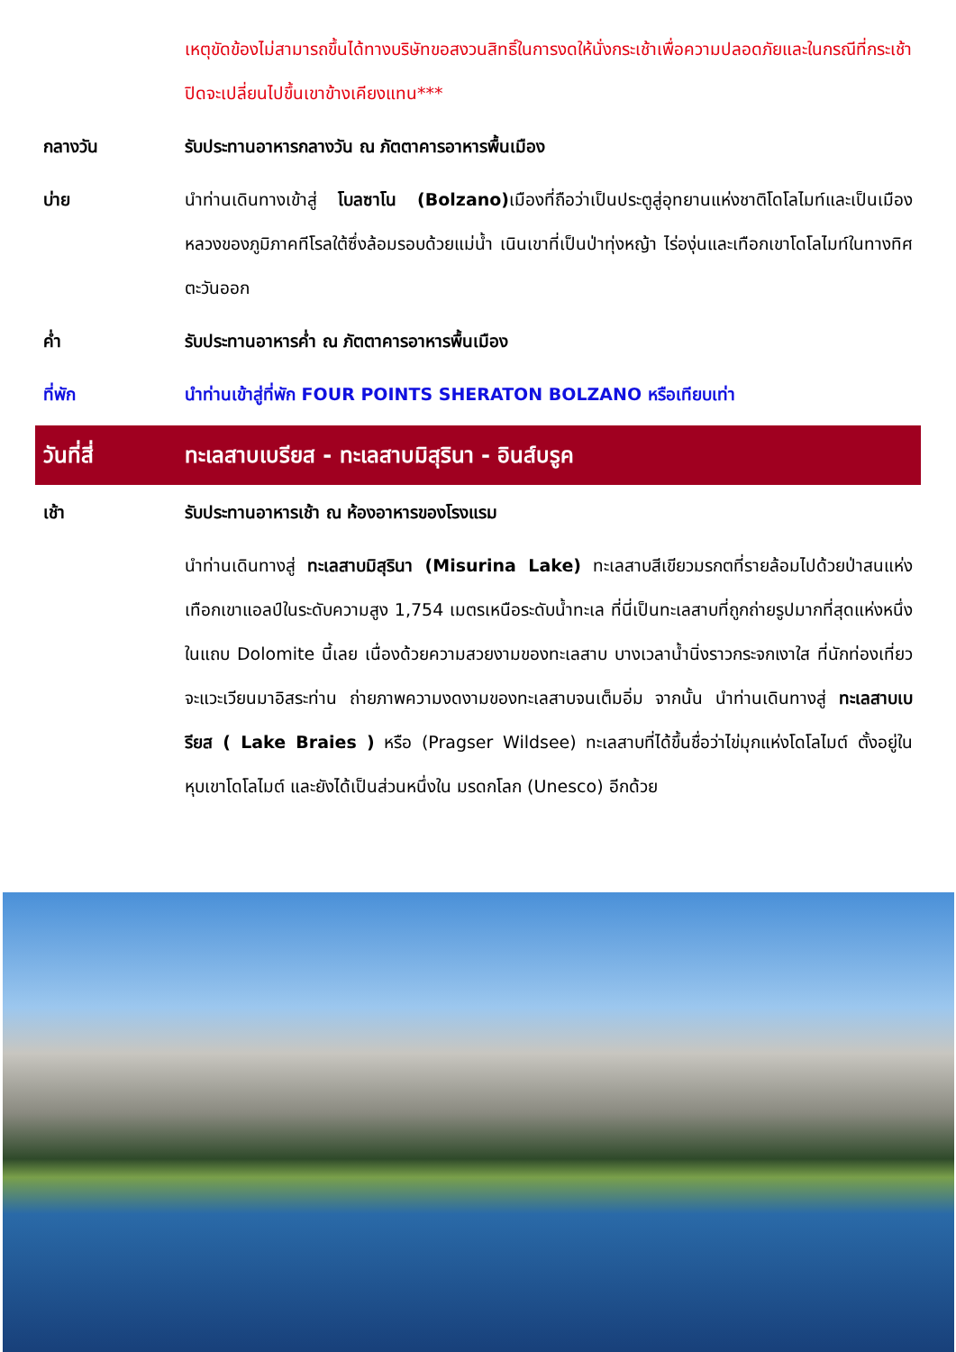เหตุขัดข้องไม่สามารถขึ้นได้ทางบริษัทขอสงวนสิทธิ์ในการงดให้นั่งกระเช้าเพื่อความปลอดภัยและในกรณีที่กระเช้าปิดจะเปลี่ยนไปขึ้นเขาข้างเคียงแทน***
กลางวัน รับประทานอาหารกลางวัน ณ ภัตตาคารอาหารพื้นเมือง
บ่าย นำท่านเดินทางเข้าสู่ โบลซาโน (Bolzano) เมืองที่ถือว่าเป็นประตูสู่อุทยานแห่งชาติโดโลไมท์และเป็นเมืองหลวงของภูมิภาคทีโรลใต้ซึ่งล้อมรอบด้วยแม่น้ำ เนินเขาที่เป็นป่าทุ่งหญ้า ไร่องุ่นและเทือกเขาโดโลไมท์ในทางทิศตะวันออก
ค่ำ รับประทานอาหารค่ำ ณ ภัตตาคารอาหารพื้นเมือง
ที่พัก นำท่านเข้าสู่ที่พัก FOUR POINTS SHERATON BOLZANO หรือเทียบเท่า
วันที่สี่ ทะเลสาบเบรียส - ทะเลสาบมิสุรินา - อินส์บรูค
เช้า รับประทานอาหารเช้า ณ ห้องอาหารของโรงแรม
นำท่านเดินทางสู่ ทะเลสาบมิสุรินา (Misurina Lake) ทะเลสาบสีเขียวมรกตที่รายล้อมไปด้วยป่าสนแห่งเทือกเขาแอลป์ในระดับความสูง 1,754 เมตรเหนือระดับน้ำทะเล ที่นี่เป็นทะเลสาบที่ถูกถ่ายรูปมากที่สุดแห่งหนึ่งในแถบ Dolomite นี้เลย เนื่องด้วยความสวยงามของทะเลสาบ บางเวลาน้ำนิ่งราวกระจกเงาใส ที่นักท่องเที่ยวจะแวะเวียนมาอิสระท่าน ถ่ายภาพความงดงามของทะเลสาบจนเต็มอิ่ม จากนั้น นำท่านเดินทางสู่ ทะเลสาบเบรียส ( Lake Braies ) หรือ (Pragser Wildsee) ทะเลสาบที่ได้ขึ้นชื่อว่าไข่มุกแห่งโดโลไมต์ ตั้งอยู่ในหุบเขาโดโลไมต์ และยังได้เป็นส่วนหนึ่งใน มรดกโลก (Unesco) อีกด้วย